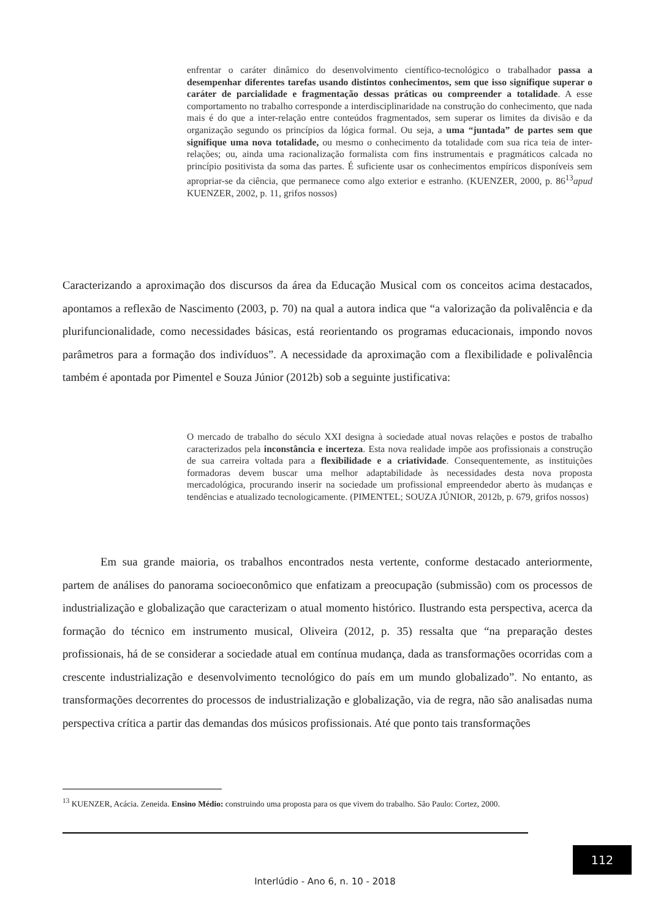enfrentar o caráter dinâmico do desenvolvimento científico-tecnológico o trabalhador passa a desempenhar diferentes tarefas usando distintos conhecimentos, sem que isso signifique superar o caráter de parcialidade e fragmentação dessas práticas ou compreender a totalidade. A esse comportamento no trabalho corresponde a interdisciplinaridade na construção do conhecimento, que nada mais é do que a inter-relação entre conteúdos fragmentados, sem superar os limites da divisão e da organização segundo os princípios da lógica formal. Ou seja, a uma “juntada” de partes sem que signifique uma nova totalidade, ou mesmo o conhecimento da totalidade com sua rica teia de inter-relações; ou, ainda uma racionalização formalista com fins instrumentais e pragmáticos calcada no princípio positivista da soma das partes. É suficiente usar os conhecimentos empíricos disponíveis sem apropriar-se da ciência, que permanece como algo exterior e estranho. (KUENZER, 2000, p. 86<sup>13</sup>apud KUENZER, 2002, p. 11, grifos nossos)
Caracterizando a aproximação dos discursos da área da Educação Musical com os conceitos acima destacados, apontamos a reflexão de Nascimento (2003, p. 70) na qual a autora indica que “a valorização da polivalência e da plurifuncionalidade, como necessidades básicas, está reorientando os programas educacionais, impondo novos parâmetros para a formação dos indivíduos”. A necessidade da aproximação com a flexibilidade e polivalência também é apontada por Pimentel e Souza Júnior (2012b) sob a seguinte justificativa:
O mercado de trabalho do século XXI designa à sociedade atual novas relações e postos de trabalho caracterizados pela inconstância e incerteza. Esta nova realidade impõe aos profissionais a construção de sua carreira voltada para a flexibilidade e a criatividade. Consequentemente, as instituições formadoras devem buscar uma melhor adaptabilidade às necessidades desta nova proposta mercadológica, procurando inserir na sociedade um profissional empreendedor aberto às mudanças e tendências e atualizado tecnologicamente. (PIMENTEL; SOUZA JÚNIOR, 2012b, p. 679, grifos nossos)
Em sua grande maioria, os trabalhos encontrados nesta vertente, conforme destacado anteriormente, partem de análises do panorama socioeconômico que enfatizam a preocupação (submissão) com os processos de industrialização e globalização que caracterizam o atual momento histórico. Ilustrando esta perspectiva, acerca da formação do técnico em instrumento musical, Oliveira (2012, p. 35) ressalta que “na preparação destes profissionais, há de se considerar a sociedade atual em contínua mudança, dada as transformações ocorridas com a crescente industrialização e desenvolvimento tecnológico do país em um mundo globalizado”. No entanto, as transformações decorrentes do processos de industrialização e globalização, via de regra, não são analisadas numa perspectiva crítica a partir das demandas dos músicos profissionais. Até que ponto tais transformações
<sup>13</sup> KUENZER, Acácia. Zeneida. Ensino Médio: construindo uma proposta para os que vivem do trabalho. São Paulo: Cortez, 2000.
112
Interlúdio - Ano 6, n. 10 - 2018